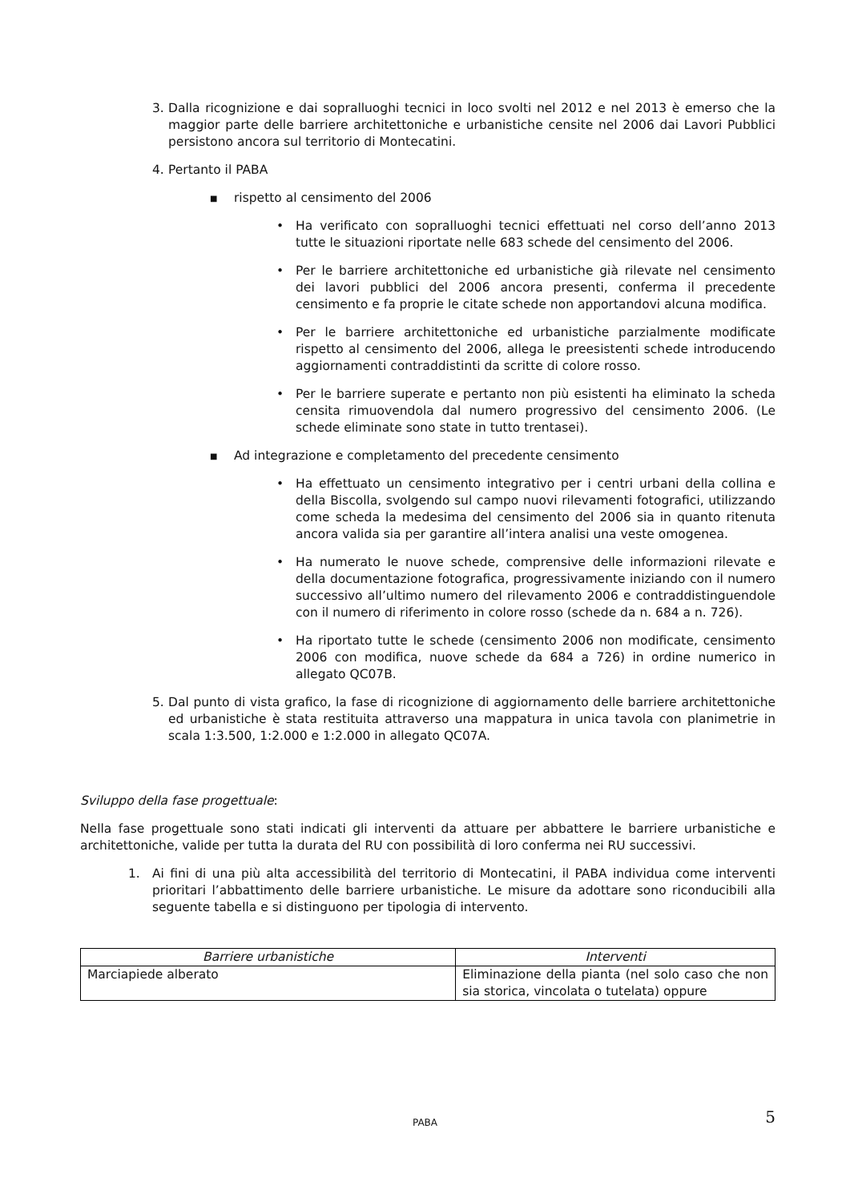3. Dalla ricognizione e dai sopralluoghi tecnici in loco svolti nel 2012 e nel 2013 è emerso che la maggior parte delle barriere architettoniche e urbanistiche censite nel 2006 dai Lavori Pubblici persistono ancora sul territorio di Montecatini.
4. Pertanto il PABA
■
rispetto al censimento del 2006
• Ha verificato con sopralluoghi tecnici effettuati nel corso dell’anno 2013 tutte le situazioni riportate nelle 683 schede del censimento del 2006.
• Per le barriere architettoniche ed urbanistiche già rilevate nel censimento dei lavori pubblici del 2006 ancora presenti, conferma il precedente censimento e fa proprie le citate schede non apportandovi alcuna modifica.
• Per le barriere architettoniche ed urbanistiche parzialmente modificate rispetto al censimento del 2006, allega le preesistenti schede introducendo aggiornamenti contraddistinti da scritte di colore rosso.
• Per le barriere superate e pertanto non più esistenti ha eliminato la scheda censita rimuovendola dal numero progressivo del censimento 2006. (Le schede eliminate sono state in tutto trentasei).
■
Ad integrazione e completamento del precedente censimento
• Ha effettuato un censimento integrativo per i centri urbani della collina e della Biscolla, svolgendo sul campo nuovi rilevamenti fotografici, utilizzando come scheda la medesima del censimento del 2006 sia in quanto ritenuta ancora valida sia per garantire all’intera analisi una veste omogenea.
• Ha numerato le nuove schede, comprensive delle informazioni rilevate e della documentazione fotografica, progressivamente iniziando con il numero successivo all’ultimo numero del rilevamento 2006 e contraddistinguendole con il numero di riferimento in colore rosso (schede da n. 684 a n. 726).
• Ha riportato tutte le schede (censimento 2006 non modificate, censimento 2006 con modifica, nuove schede da 684 a 726) in ordine numerico in allegato QC07B.
5. Dal punto di vista grafico, la fase di ricognizione di aggiornamento delle barriere architettoniche ed urbanistiche è stata restituita attraverso una mappatura in unica tavola con planimetrie in scala 1:3.500, 1:2.000 e 1:2.000 in allegato QC07A.
Sviluppo della fase progettuale:
Nella fase progettuale sono stati indicati gli interventi da attuare per abbattere le barriere urbanistiche e architettoniche, valide per tutta la durata del RU con possibilità di loro conferma nei RU successivi.
1. Ai fini di una più alta accessibilità del territorio di Montecatini, il PABA individua come interventi prioritari l’abbattimento delle barriere urbanistiche. Le misure da adottare sono riconducibili alla seguente tabella e si distinguono per tipologia di intervento.
| Barriere urbanistiche | Interventi |
| --- | --- |
| Marciapiede alberato | Eliminazione della pianta (nel solo caso che non sia storica, vincolata o tutelata) oppure |
PABA 5